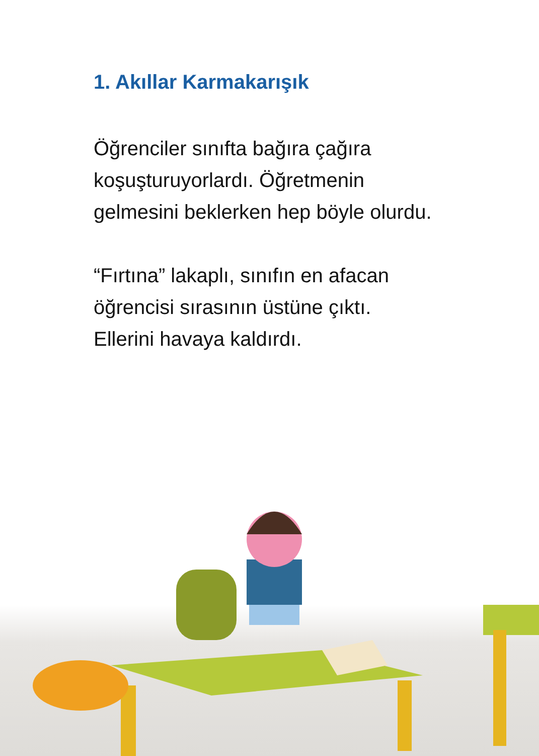1. Akıllar Karmakarışık
Öğrenciler sınıfta bağıra çağıra koşuşturuyorlardı. Öğretmenin gelmesini beklerken hep böyle olurdu.
“Fırtına” lakaplı, sınıfın en afacan öğrencisi sırasının üstüne çıktı. Ellerini havaya kaldırdı.